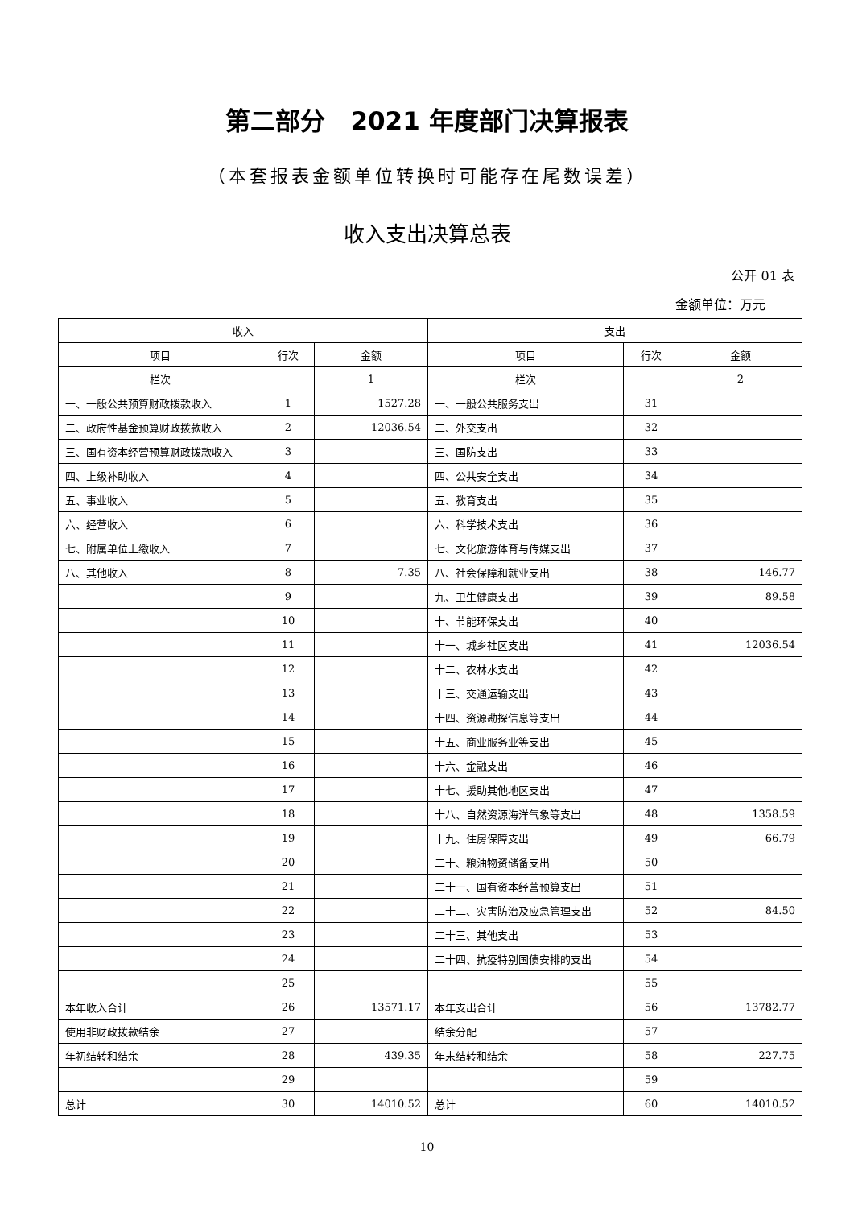第二部分　2021 年度部门决算报表
（本套报表金额单位转换时可能存在尾数误差）
收入支出决算总表
公开 01 表
金额单位：万元
| 收入 | | | 支出 | | |
| --- | --- | --- | --- | --- | --- |
| 项目 | 行次 | 金额 | 项目 | 行次 | 金额 |
| 栏次 | | 1 | 栏次 | | 2 |
| 一、一般公共预算财政拨款收入 | 1 | 1527.28 | 一、一般公共服务支出 | 31 | |
| 二、政府性基金预算财政拨款收入 | 2 | 12036.54 | 二、外交支出 | 32 | |
| 三、国有资本经营预算财政拨款收入 | 3 | | 三、国防支出 | 33 | |
| 四、上级补助收入 | 4 | | 四、公共安全支出 | 34 | |
| 五、事业收入 | 5 | | 五、教育支出 | 35 | |
| 六、经营收入 | 6 | | 六、科学技术支出 | 36 | |
| 七、附属单位上缴收入 | 7 | | 七、文化旅游体育与传媒支出 | 37 | |
| 八、其他收入 | 8 | 7.35 | 八、社会保障和就业支出 | 38 | 146.77 |
| | 9 | | 九、卫生健康支出 | 39 | 89.58 |
| | 10 | | 十、节能环保支出 | 40 | |
| | 11 | | 十一、城乡社区支出 | 41 | 12036.54 |
| | 12 | | 十二、农林水支出 | 42 | |
| | 13 | | 十三、交通运输支出 | 43 | |
| | 14 | | 十四、资源勘探信息等支出 | 44 | |
| | 15 | | 十五、商业服务业等支出 | 45 | |
| | 16 | | 十六、金融支出 | 46 | |
| | 17 | | 十七、援助其他地区支出 | 47 | |
| | 18 | | 十八、自然资源海洋气象等支出 | 48 | 1358.59 |
| | 19 | | 十九、住房保障支出 | 49 | 66.79 |
| | 20 | | 二十、粮油物资储备支出 | 50 | |
| | 21 | | 二十一、国有资本经营预算支出 | 51 | |
| | 22 | | 二十二、灾害防治及应急管理支出 | 52 | 84.50 |
| | 23 | | 二十三、其他支出 | 53 | |
| | 24 | | 二十四、抗疫特别国债安排的支出 | 54 | |
| | 25 | | | 55 | |
| 本年收入合计 | 26 | 13571.17 | 本年支出合计 | 56 | 13782.77 |
| 使用非财政拨款结余 | 27 | | 结余分配 | 57 | |
| 年初结转和结余 | 28 | 439.35 | 年末结转和结余 | 58 | 227.75 |
| | 29 | | | 59 | |
| 总计 | 30 | 14010.52 | 总计 | 60 | 14010.52 |
10